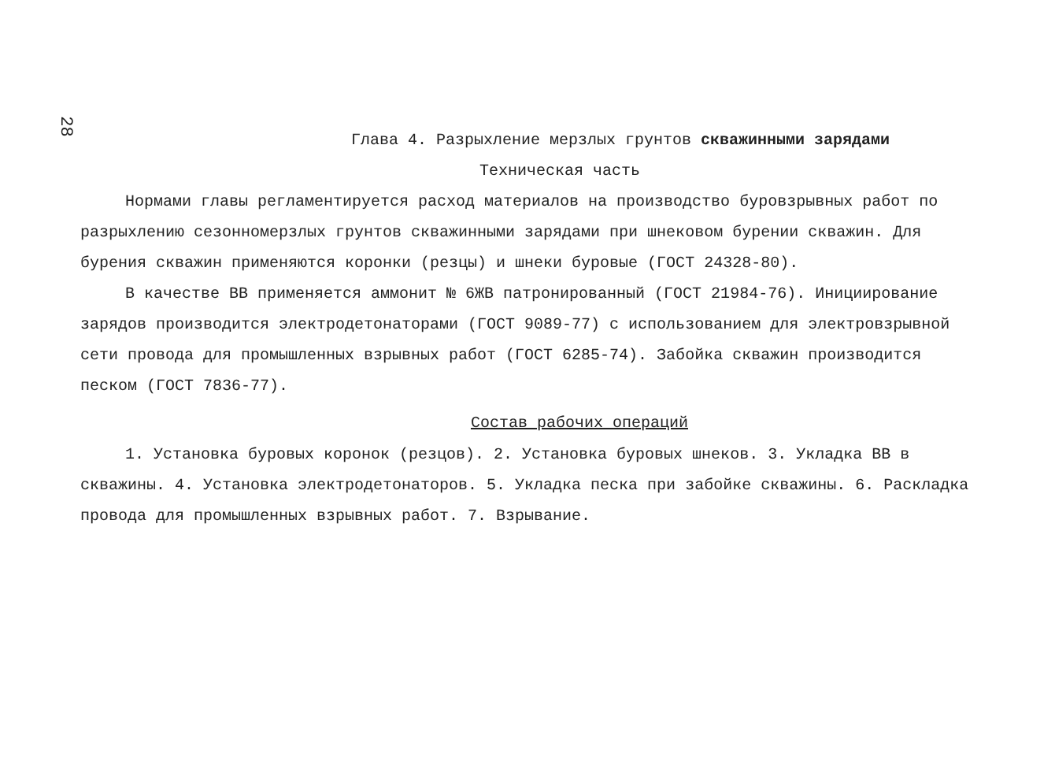28
Глава 4. Разрыхление мерзлых грунтов скважинными зарядами
Техническая часть
Нормами главы регламентируется расход материалов на производство буровзрывных работ по разрыхлению сезонномерзлых грунтов скважинными зарядами при шнековом бурении скважин. Для бурения скважин применяются коронки (резцы) и шнеки буровые (ГОСТ 24328-80).
В качестве ВВ применяется аммонит № 6ЖВ патронированный (ГОСТ 21984-76). Инициирование зарядов производится электродетонаторами (ГОСТ 9089-77) с использованием для электровзрывной сети провода для промышленных взрывных работ (ГОСТ 6285-74). Забойка скважин производится песком (ГОСТ 7836-77).
Состав рабочих операций
1. Установка буровых коронок (резцов). 2. Установка буровых шнеков. 3. Укладка ВВ в скважины. 4. Установка электродетонаторов. 5. Укладка песка при забойке скважины. 6. Раскладка провода для промышленных взрывных работ. 7. Взрывание.